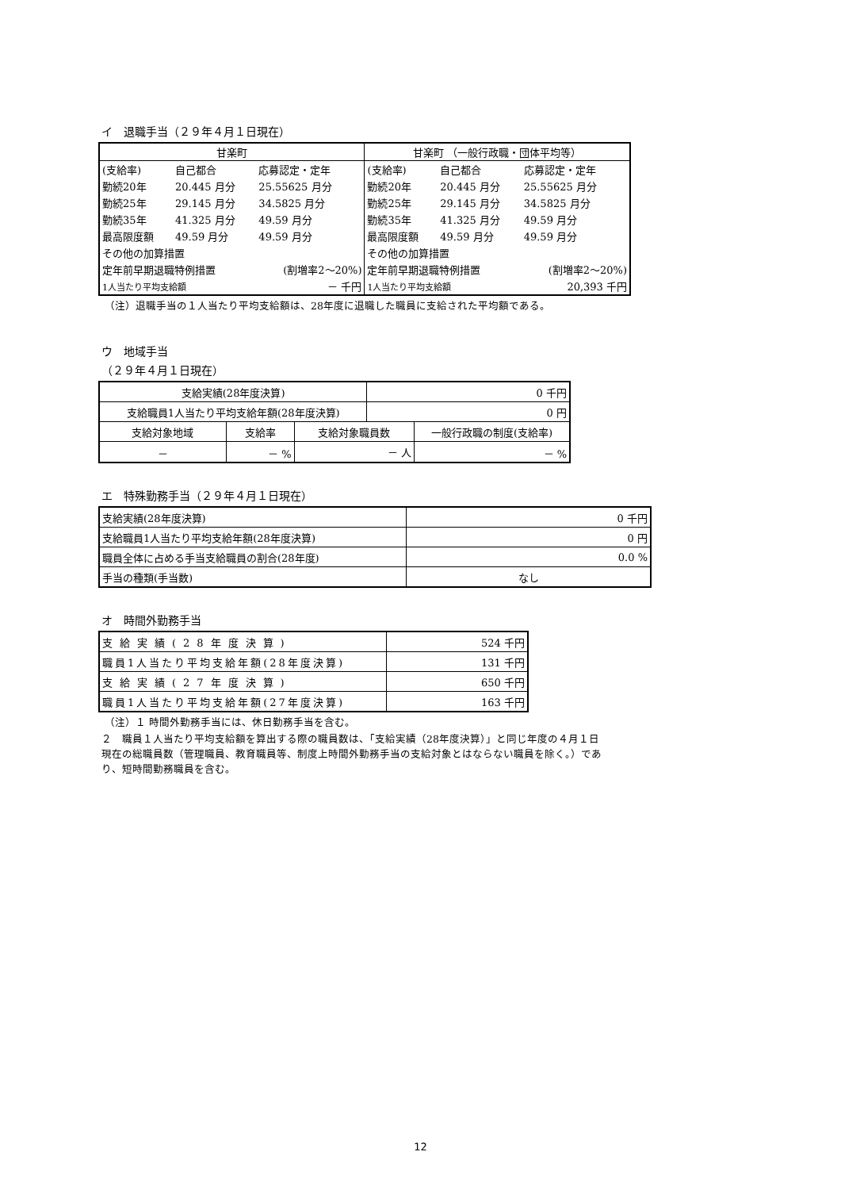イ　退職手当（２９年４月１日現在）
| 甘楽町 | | | 甘楽町 （一般行政職・団体平均等） | | |
| --- | --- | --- | --- | --- | --- |
| (支給率) | 自己都合 | 応募認定・定年 | (支給率) | 自己都合 | 応募認定・定年 |
| 勤続20年 | 20.445 月分 | 25.55625 月分 | 勤続20年 | 20.445 月分 | 25.55625 月分 |
| 勤続25年 | 29.145 月分 | 34.5825 月分 | 勤続25年 | 29.145 月分 | 34.5825 月分 |
| 勤続35年 | 41.325 月分 | 49.59 月分 | 勤続35年 | 41.325 月分 | 49.59 月分 |
| 最高限度額 | 49.59 月分 | 49.59 月分 | 最高限度額 | 49.59 月分 | 49.59 月分 |
| その他の加算措置 | | | その他の加算措置 | | |
| 定年前早期退職特例措置 | | (割増率2～20%) | 定年前早期退職特例措置 | | (割増率2～20%) |
| 1人当たり平均支給額 | | － 千円 | 1人当たり平均支給額 | | 20,393 千円 |
（注）退職手当の１人当たり平均支給額は、28年度に退職した職員に支給された平均額である。
ウ　地域手当
（２９年４月１日現在）
| 支給実績(28年度決算) | | | 0 千円 | |
| 支給職員1人当たり平均支給年額(28年度決算) | | | 0 円 | |
| 支給対象地域 | 支給率 | 支給対象職員数 | | 一般行政職の制度(支給率) |
| － | － % | － 人 | | － % |
エ　特殊勤務手当（２９年４月１日現在）
| 支給実績(28年度決算) | 0 千円 |
| 支給職員1人当たり平均支給年額(28年度決算) | 0 円 |
| 職員全体に占める手当支給職員の割合(28年度) | 0.0 % |
| 手当の種類(手当数) | なし |
オ　時間外勤務手当
| 支給実績(28年度決算) | 524 千円 |
| 職員1人当たり平均支給年額(28年度決算) | 131 千円 |
| 支給実績(27年度決算) | 650 千円 |
| 職員1人当たり平均支給年額(27年度決算) | 163 千円 |
（注）１ 時間外勤務手当には、休日勤務手当を含む。
２　職員１人当たり平均支給額を算出する際の職員数は、「支給実績（28年度決算）」と同じ年度の４月１日現在の総職員数（管理職員、教育職員等、制度上時間外勤務手当の支給対象とはならない職員を除く。）であり、短時間勤務職員を含む。
12